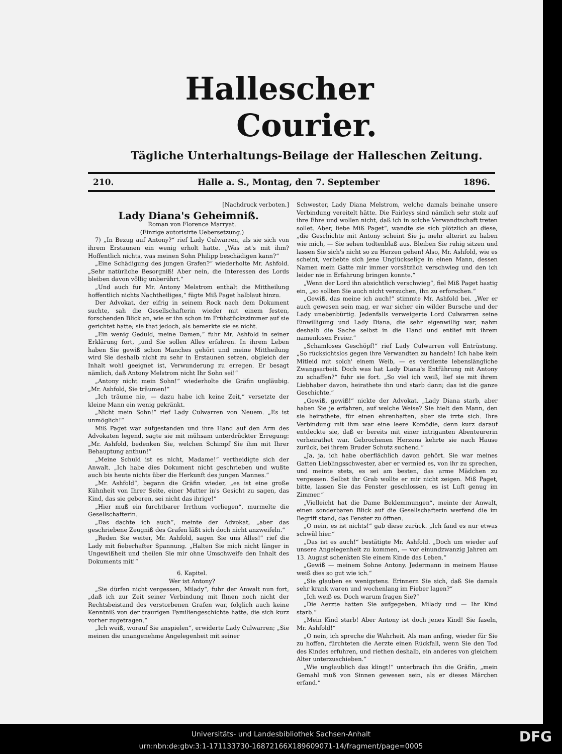Hallescher Courier.
Tägliche Unterhaltungs-Beilage der Halleschen Zeitung.
210. Halle a. S., Montag, den 7. September 1896.
[Nachdruck verboten.]
Lady Diana's Geheimniß.
Roman von Florence Marryat.
(Einzige autorisirte Uebersetzung.)
7) „In Bezug auf Antony?“ rief Lady Culwarren, als sie sich von ihrem Erstaunen ein wenig erholt hatte. „Was ist's mit ihm? Hoffentlich nichts, was meinen Sohn Philipp beschädigen kann?“
„Eine Schädigung des jungen Grafen?“ wiederholte Mr. Ashfold. „Sehr natürliche Besorgniß! Aber nein, die Interessen des Lords bleiben davon völlig unberührt.“
„Und auch für Mr. Antony Melstrom enthält die Mittheilung hoffentlich nichts Nachtheiliges,“ fügte Miß Paget halblaut hinzu.
Der Advokat, der eifrig in seinem Rock nach dem Dokument suchte, sah die Gesellschafterin wieder mit einem festen, forschenden Blick an, wie er ihn schon im Frühstückszimmer auf sie gerichtet hatte; sie that jedoch, als bemerkte sie es nicht.
„Ein wenig Geduld, meine Damen,“ fuhr Mr. Ashfold in seiner Erklärung fort, „und Sie sollen Alles erfahren. In ihrem Leben haben Sie gewiß schon Manches gehört und meine Mittheilung wird Sie deshalb nicht zu sehr in Erstaunen setzen, obgleich der Inhalt wohl geeignet ist, Verwunderung zu erregen. Er besagt nämlich, daß Antony Melstrom nicht Ihr Sohn sei!“
„Antony nicht mein Sohn!“ wiederholte die Gräfin ungläubig. „Mr. Ashfold, Sie träumen!“
„Ich träume nie, — dazu habe ich keine Zeit,“ versetzte der kleine Mann ein wenig gekränkt.
„Nicht mein Sohn!“ rief Lady Culwarren von Neuem. „Es ist unmöglich!“
Miß Paget war aufgestanden und ihre Hand auf den Arm des Advokaten legend, sagte sie mit mühsam unterdrückter Erregung: „Mr. Ashfold, bedenken Sie, welchen Schimpf Sie ihm mit Ihrer Behauptung anthun!“
„Meine Schuld ist es nicht, Madame!“ vertheidigte sich der Anwalt. „Ich habe dies Dokument nicht geschrieben und wußte auch bis heute nichts über die Herkunft des jungen Mannes.“
„Mr. Ashfold“, begann die Gräfin wieder, „es ist eine große Kühnheit von Ihrer Seite, einer Mutter in's Gesicht zu sagen, das Kind, das sie geboren, sei nicht das ihrige!“
„Hier muß ein furchtbarer Irrthum vorliegen“, murmelte die Gesellschafterin.
„Das dachte ich auch“, meinte der Advokat, „aber das geschriebene Zeugniß des Grafen läßt sich doch nicht anzweifeln.“
„Reden Sie weiter, Mr. Ashfold, sagen Sie uns Alles!“ rief die Lady mit fieberhafter Spannung. „Halten Sie mich nicht länger in Ungewißheit und theilen Sie mir ohne Umschweife den Inhalt des Dokuments mit!“
6. Kapitel.
Wer ist Antony?
„Sie dürfen nicht vergessen, Milady“, fuhr der Anwalt nun fort, „daß ich zur Zeit seiner Verbindung mit Ihnen noch nicht der Rechtsbeistand des verstorbenen Grafen war, folglich auch keine Kenntniß von der traurigen Familiengeschichte hatte, die sich kurz vorher zugetragen.“
„Ich weiß, worauf Sie anspielen“, erwiderte Lady Culwarren; „Sie meinen die unangenehme Angelegenheit mit seiner
Schwester, Lady Diana Melstrom, welche damals beinahe unsere Verbindung vereitelt hätte. Die Fairleys sind nämlich sehr stolz auf ihre Ehre und wollen nicht, daß ich in solche Verwandtschaft treten sollet. Aber, liebe Miß Paget“, wandte sie sich plötzlich an diese, „die Geschichte mit Antony scheint Sie ja mehr alterirt zu haben wie mich, — Sie sehen todtenblaß aus. Bleiben Sie ruhig sitzen und lassen Sie sich's nicht so zu Herzen gehen! Also, Mr. Ashfold, wie es scheint, verliebte sich jene Unglückselige in einen Mann, dessen Namen mein Gatte mir immer vorsätzlich verschwieg und den ich leider nie in Erfahrung bringen konnte.“
„Wenn der Lord ihn absichtlich verschwieg“, fiel Miß Paget hastig ein, „so sollten Sie auch nicht versuchen, ihn zu erforschen.“
„Gewiß, das meine ich auch!“ stimmte Mr. Ashfold bei. „Wer er auch gewesen sein mag, er war sicher ein wilder Bursche und der Lady unebenbürtig. Jedenfalls verweigerte Lord Culwarren seine Einwilligung und Lady Diana, die sehr eigenwillig war, nahm deshalb die Sache selbst in die Hand und entlief mit ihrem namenlosen Freier.“
„Schamloses Geschöpf!“ rief Lady Culwarren voll Entrüstung. „So rücksichtslos gegen ihre Verwandten zu handeln! Ich habe kein Mitleid mit solch' einem Weib, — es verdiente lebenslängliche Zwangsarbeit. Doch was hat Lady Diana's Entführung mit Antony zu schaffen?“ fuhr sie fort. „So viel ich weiß, lief sie mit ihrem Liebhaber davon, heirathete ihn und starb dann; das ist die ganze Geschichte.“
„Gewiß, gewiß!“ nickte der Advokat. „Lady Diana starb, aber haben Sie je erfahren, auf welche Weise? Sie hielt den Mann, den sie heirathete, für einen ehrenhaften, aber sie irrte sich. Ihre Verbindung mit ihm war eine leere Komödie, denn kurz darauf entdeckte sie, daß er bereits mit einer intriganten Abenteurerin verheirathet war. Gebrochenen Herzens kehrte sie nach Hause zurück, bei ihrem Bruder Schutz suchend.“
„Ja, ja, ich habe oberflächlich davon gehört. Sie war meines Gatten Lieblingsschwester, aber er vermied es, von ihr zu sprechen, und meinte stets, es sei am besten, das arme Mädchen zu vergessen. Selbst ihr Grab wollte er mir nicht zeigen. Miß Paget, bitte, lassen Sie das Fenster geschlossen, es ist Luft genug im Zimmer.“
„Vielleicht hat die Dame Beklemmungen“, meinte der Anwalt, einen sonderbaren Blick auf die Gesellschafterin werfend die im Begriff stand, das Fenster zu öffnen.
„O nein, es ist nichts!“ gab diese zurück. „Ich fand es nur etwas schwül hier.“
„Das ist es auch!“ bestätigte Mr. Ashfold. „Doch um wieder auf unsere Angelegenheit zu kommen, — vor einundzwanzig Jahren am 13. August schenkten Sie einem Kinde das Leben.“
„Gewiß — meinem Sohne Antony. Jedermann in meinem Hause weiß dies so gut wie ich.“
„Sie glauben es wenigstens. Erinnern Sie sich, daß Sie damals sehr krank waren und wochenlang im Fieber lagen?“
„Ich weiß es. Doch warum fragen Sie?“
„Die Aerzte hatten Sie aufgegeben, Milady und — Ihr Kind starb.“
„Mein Kind starb! Aber Antony ist doch jenes Kind! Sie faseln, Mr. Ashfold!“
„O nein, ich spreche die Wahrheit. Als man anfing, wieder für Sie zu hoffen, fürchteten die Aerzte einen Rückfall, wenn Sie den Tod des Kindes erfuhren, und riethen deshalb, ein anderes von gleichem Alter unterzuschieben.“
„Wie unglaublich das klingt!“ unterbrach ihn die Gräfin, „mein Gemahl muß von Sinnen gewesen sein, als er dieses Märchen erfand.“
Universitäts- und Landesbibliothek Sachsen-Anhalt
urn:nbn:de:gbv:3:1-171133730-16872166X189609071-14/fragment/page=0005
DFG